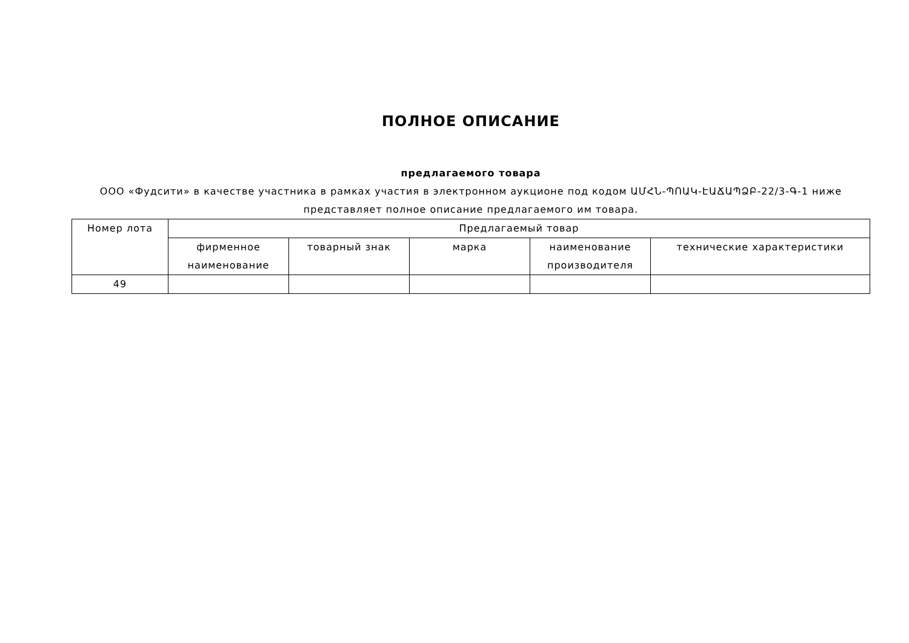ПОЛНОЕ ОПИСАНИЕ
предлагаемого товара
ООО «Фудсити» в качестве участника в рамках участия в электронном аукционе под кодом ԱՄՀՆ-ՊՈԱԿ-ԷԱՃԱՊՁԲ-22/3-Գ-1 ниже представляет полное описание предлагаемого им товара.
| Номер лота | Предлагаемый товар | | | | |
| --- | --- | --- | --- | --- | --- |
| | фирменное наименование | товарный знак | марка | наименование производителя | технические характеристики |
| 49 | | | | | |